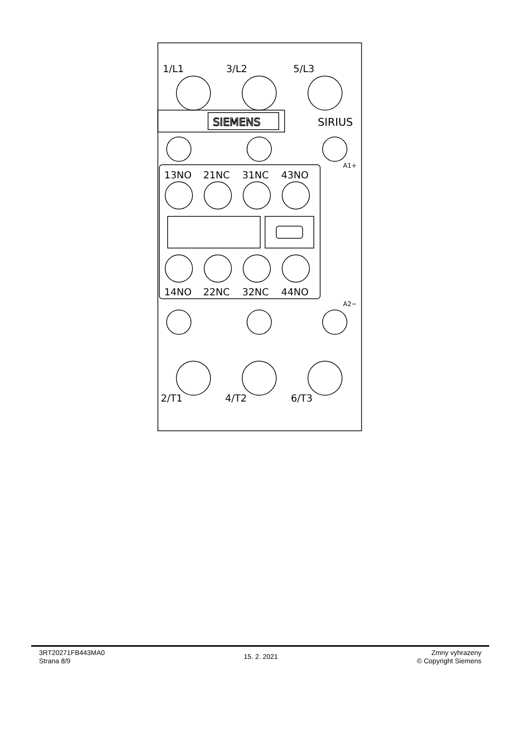SIEMENS
SIRIUS
1/L1
3/L2
5/L3
13NO
21NC
31NC
43NO
14NO
22NC
32NC
44NO
2/T1
4/T2
6/T3
A1+
A2−
3RT20271FB443MA0
Strana 8/9
15. 2. 2021
Zmny vyhrazeny
© Copyright Siemens